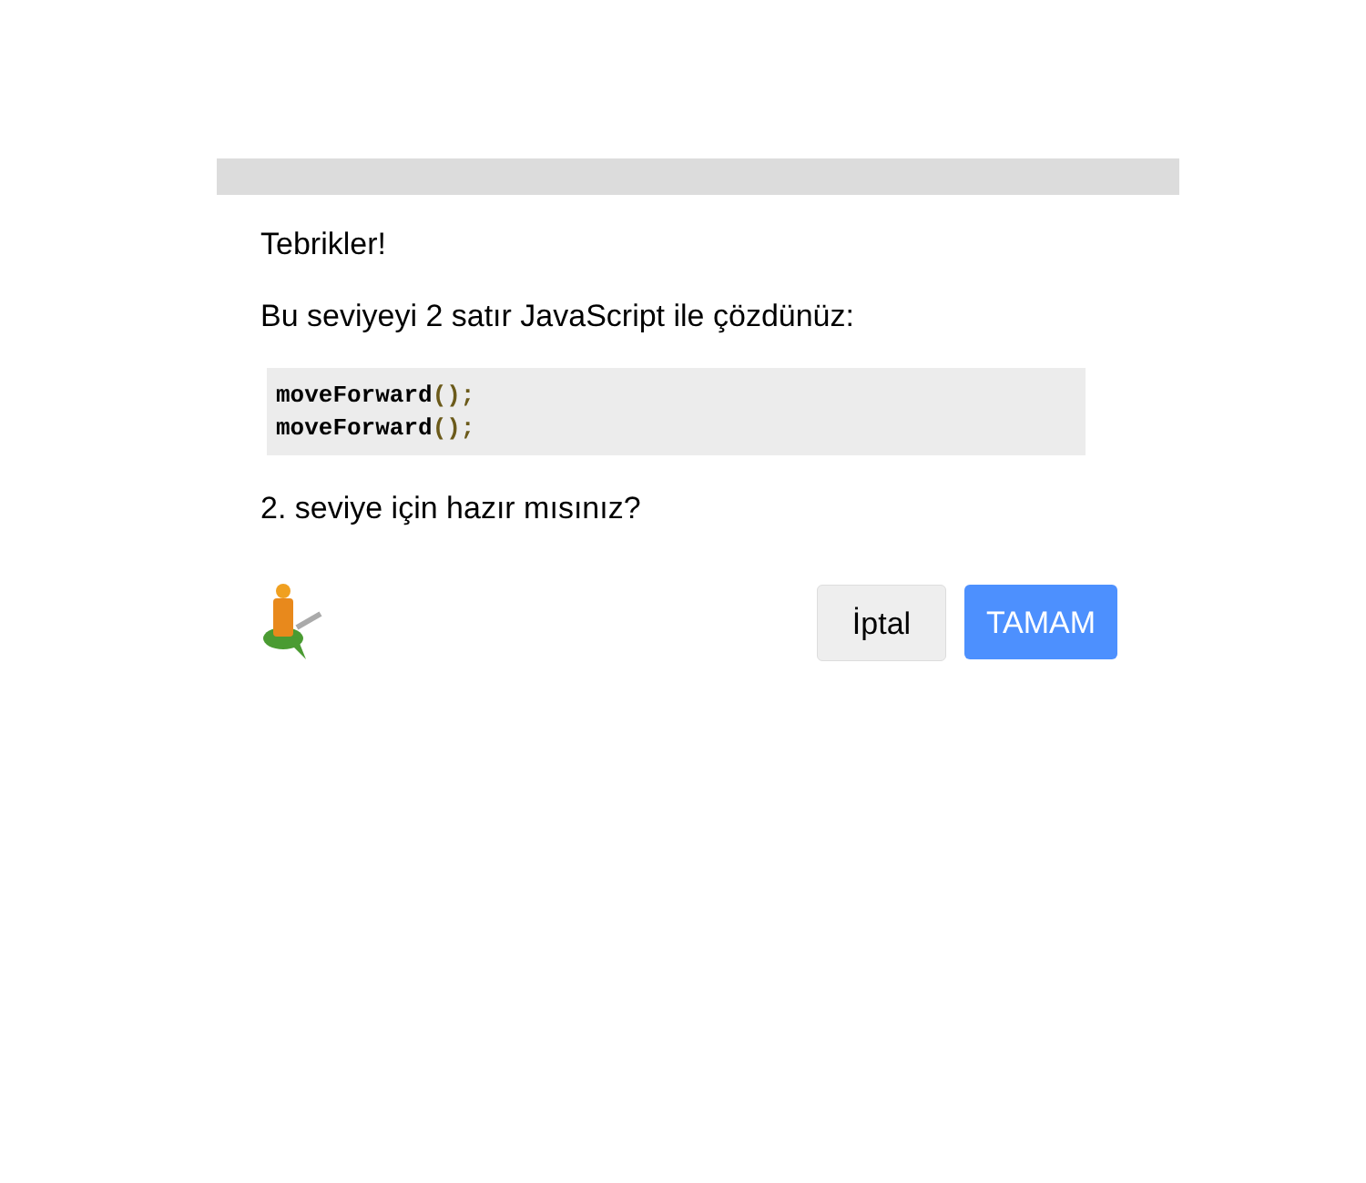Tebrikler!
Bu seviyeyi 2 satır JavaScript ile çözdünüz:
moveForward();
moveForward();
2. seviye için hazır mısınız?
İptal TAMAM